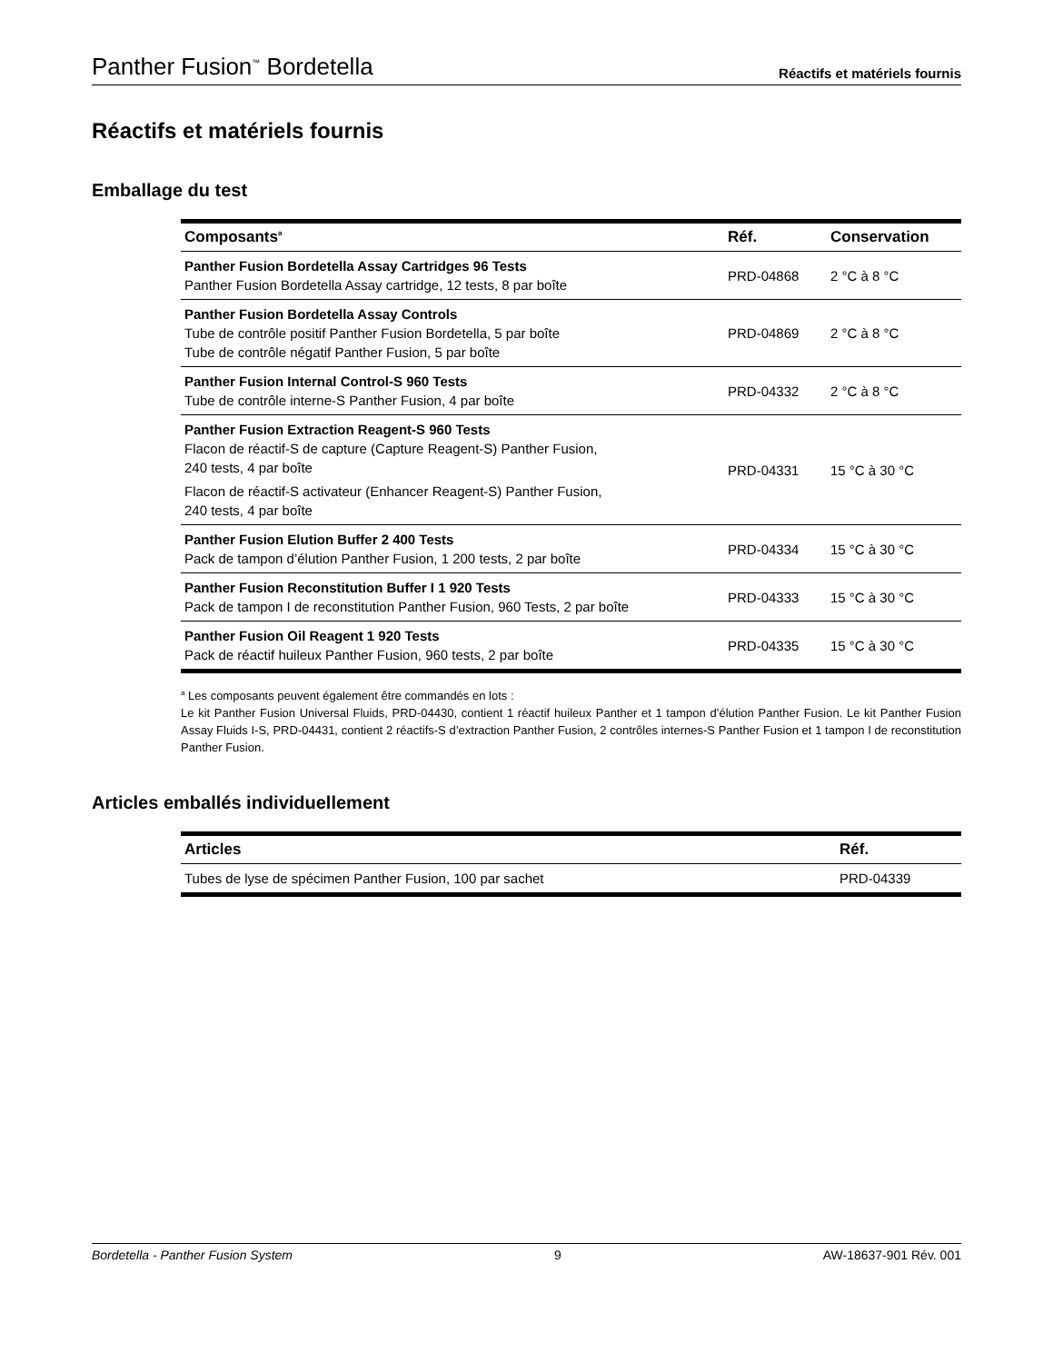Panther Fusion<sup>™</sup> Bordetella Réactifs et matériels fournis
Réactifs et matériels fournis
Emballage du test
| Composants<sup>a</sup> | Réf. | Conservation |
| --- | --- | --- |
| Panther Fusion Bordetella Assay Cartridges 96 Tests Panther Fusion Bordetella Assay cartridge, 12 tests, 8 par boîte | PRD-04868 | 2 °C à 8 °C |
| Panther Fusion Bordetella Assay Controls Tube de contrôle positif Panther Fusion Bordetella, 5 par boîte Tube de contrôle négatif Panther Fusion, 5 par boîte | PRD-04869 | 2 °C à 8 °C |
| Panther Fusion Internal Control-S 960 Tests Tube de contrôle interne-S Panther Fusion, 4 par boîte | PRD-04332 | 2 °C à 8 °C |
| Panther Fusion Extraction Reagent-S 960 Tests Flacon de réactif-S de capture (Capture Reagent-S) Panther Fusion, 240 tests, 4 par boîte Flacon de réactif-S activateur (Enhancer Reagent-S) Panther Fusion, 240 tests, 4 par boîte | PRD-04331 | 15 °C à 30 °C |
| Panther Fusion Elution Buffer 2 400 Tests Pack de tampon d’élution Panther Fusion, 1 200 tests, 2 par boîte | PRD-04334 | 15 °C à 30 °C |
| Panther Fusion Reconstitution Buffer I 1 920 Tests Pack de tampon I de reconstitution Panther Fusion, 960 Tests, 2 par boîte | PRD-04333 | 15 °C à 30 °C |
| Panther Fusion Oil Reagent 1 920 Tests Pack de réactif huileux Panther Fusion, 960 tests, 2 par boîte | PRD-04335 | 15 °C à 30 °C |
<sup>a</sup> Les composants peuvent également être commandés en lots :
Le kit Panther Fusion Universal Fluids, PRD-04430, contient 1 réactif huileux Panther et 1 tampon d’élution Panther Fusion. Le kit Panther Fusion Assay Fluids I-S, PRD-04431, contient 2 réactifs-S d’extraction Panther Fusion, 2 contrôles internes-S Panther Fusion et 1 tampon I de reconstitution Panther Fusion.
Articles emballés individuellement
| Articles | Réf. |
| --- | --- |
| Tubes de lyse de spécimen Panther Fusion, 100 par sachet | PRD-04339 |
Bordetella - Panther Fusion System 9 AW-18637-901 Rév. 001